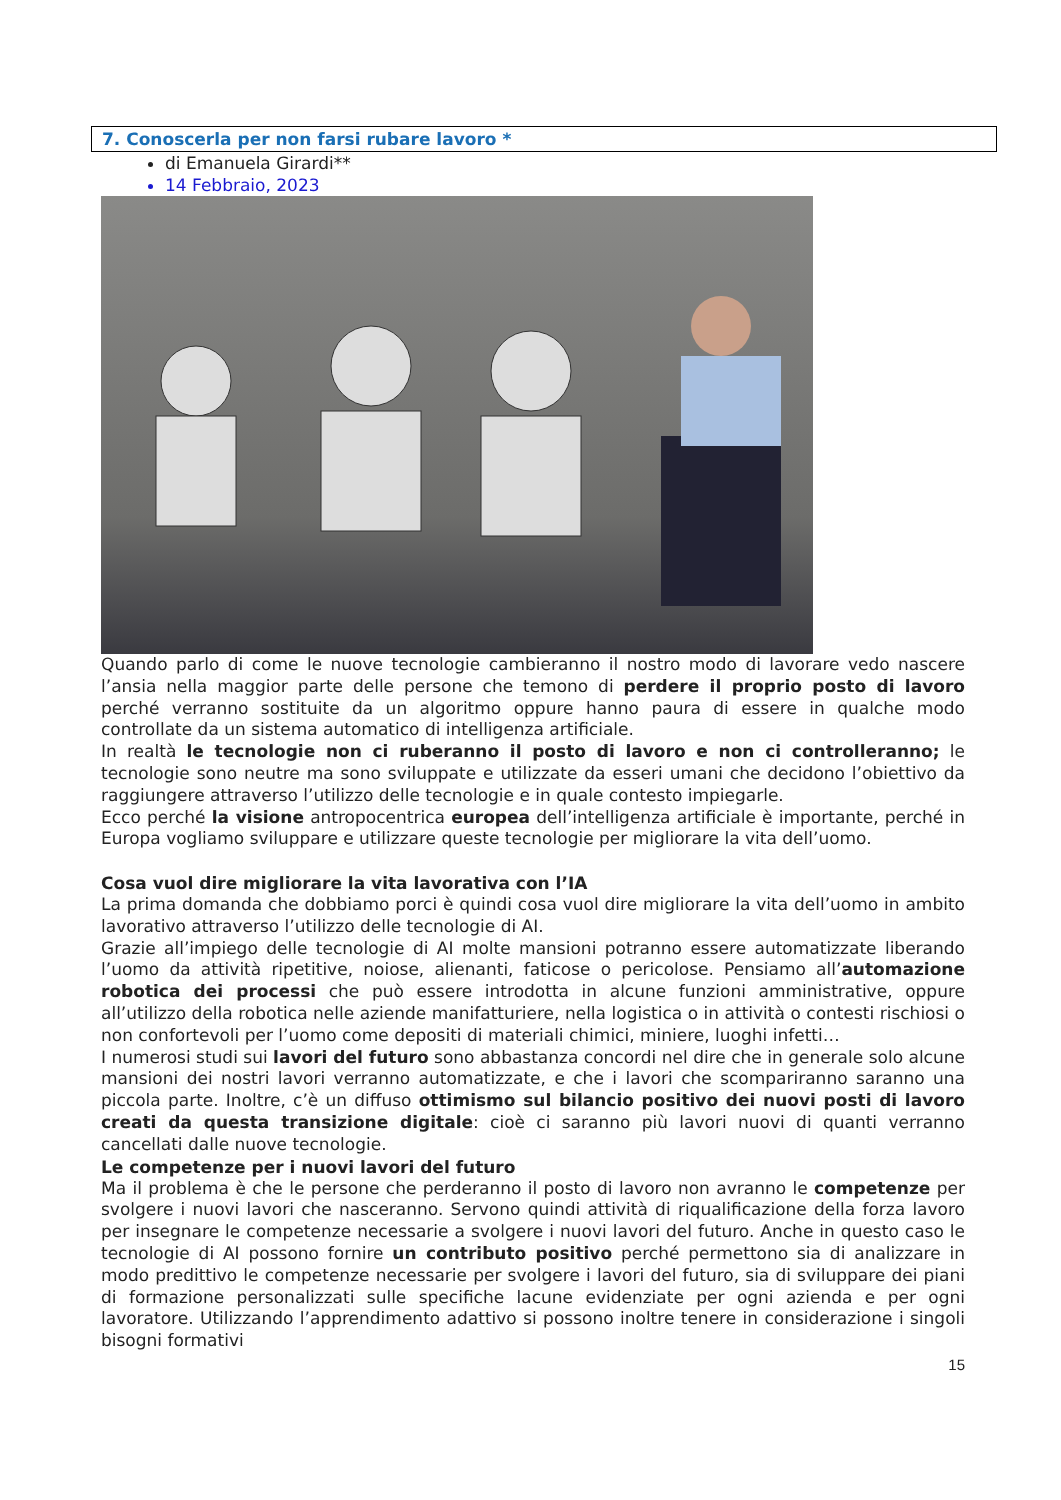7. Conoscerla per non farsi rubare lavoro *
di Emanuela Girardi**
14 Febbraio, 2023
Quando parlo di come le nuove tecnologie cambieranno il nostro modo di lavorare vedo nascere l’ansia nella maggior parte delle persone che temono di perdere il proprio posto di lavoro perché verranno sostituite da un algoritmo oppure hanno paura di essere in qualche modo controllate da un sistema automatico di intelligenza artificiale.
In realtà le tecnologie non ci ruberanno il posto di lavoro e non ci controlleranno; le tecnologie sono neutre ma sono sviluppate e utilizzate da esseri umani che decidono l’obiettivo da raggiungere attraverso l’utilizzo delle tecnologie e in quale contesto impiegarle.
Ecco perché la visione antropocentrica europea dell’intelligenza artificiale è importante, perché in Europa vogliamo sviluppare e utilizzare queste tecnologie per migliorare la vita dell’uomo.
Cosa vuol dire migliorare la vita lavorativa con l’IA
La prima domanda che dobbiamo porci è quindi cosa vuol dire migliorare la vita dell’uomo in ambito lavorativo attraverso l’utilizzo delle tecnologie di AI.
Grazie all’impiego delle tecnologie di AI molte mansioni potranno essere automatizzate liberando l’uomo da attività ripetitive, noiose, alienanti, faticose o pericolose. Pensiamo all’automazione robotica dei processi che può essere introdotta in alcune funzioni amministrative, oppure all’utilizzo della robotica nelle aziende manifatturiere, nella logistica o in attività o contesti rischiosi o non confortevoli per l’uomo come depositi di materiali chimici, miniere, luoghi infetti…
I numerosi studi sui lavori del futuro sono abbastanza concordi nel dire che in generale solo alcune mansioni dei nostri lavori verranno automatizzate, e che i lavori che scompariranno saranno una piccola parte. Inoltre, c’è un diffuso ottimismo sul bilancio positivo dei nuovi posti di lavoro creati da questa transizione digitale: cioè ci saranno più lavori nuovi di quanti verranno cancellati dalle nuove tecnologie.
Le competenze per i nuovi lavori del futuro
Ma il problema è che le persone che perderanno il posto di lavoro non avranno le competenze per svolgere i nuovi lavori che nasceranno. Servono quindi attività di riqualificazione della forza lavoro per insegnare le competenze necessarie a svolgere i nuovi lavori del futuro. Anche in questo caso le tecnologie di AI possono fornire un contributo positivo perché permettono sia di analizzare in modo predittivo le competenze necessarie per svolgere i lavori del futuro, sia di sviluppare dei piani di formazione personalizzati sulle specifiche lacune evidenziate per ogni azienda e per ogni lavoratore. Utilizzando l’apprendimento adattivo si possono inoltre tenere in considerazione i singoli bisogni formativi
15